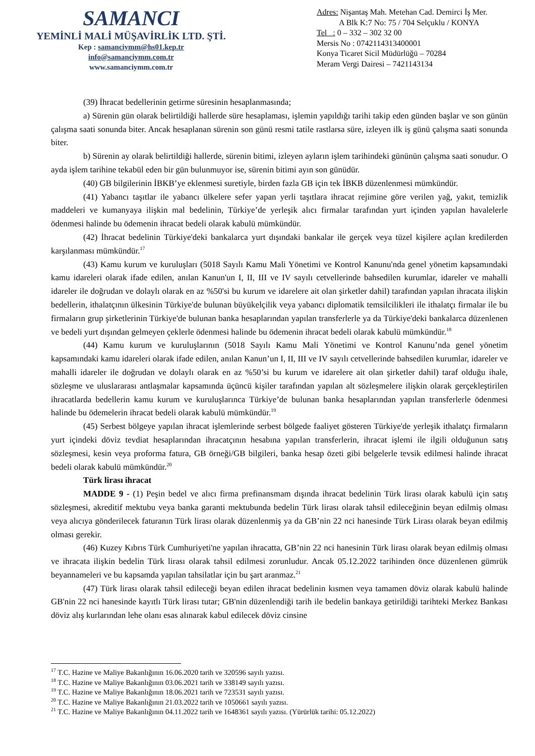SAMANCI
YEMİNLİ MALİ MÜŞAVİRLİK LTD. ŞTİ.
Kep : samanciymm@hs01.kep.tr
info@samanciymm.com.tr
www.samanciymm.com.tr
Adres: Nişantaş Mah. Metehan Cad. Demirci İş Mer.
A Blk K:7 No: 75 / 704 Selçuklu / KONYA
Tel : 0 – 332 – 302 32 00
Mersis No : 0742114313400001
Konya Ticaret Sicil Müdürlüğü – 70284
Meram Vergi Dairesi – 7421143134
(39) İhracat bedellerinin getirme süresinin hesaplanmasında;
a) Sürenin gün olarak belirtildiği hallerde süre hesaplaması, işlemin yapıldığı tarihi takip eden günden başlar ve son günün çalışma saati sonunda biter. Ancak hesaplanan sürenin son günü resmi tatile rastlarsa süre, izleyen ilk iş günü çalışma saati sonunda biter.
b) Sürenin ay olarak belirtildiği hallerde, sürenin bitimi, izleyen ayların işlem tarihindeki gününün çalışma saati sonudur. O ayda işlem tarihine tekabül eden bir gün bulunmuyor ise, sürenin bitimi ayın son günüdür.
(40) GB bilgilerinin İBKB’ye eklenmesi suretiyle, birden fazla GB için tek İBKB düzenlenmesi mümkündür.
(41) Yabancı taşıtlar ile yabancı ülkelere sefer yapan yerli taşıtlara ihracat rejimine göre verilen yağ, yakıt, temizlik maddeleri ve kumanyaya ilişkin mal bedelinin, Türkiye’de yerleşik alıcı firmalar tarafından yurt içinden yapılan havalelerle ödenmesi halinde bu ödemenin ihracat bedeli olarak kabulü mümkündür.
(42) İhracat bedelinin Türkiye'deki bankalarca yurt dışındaki bankalar ile gerçek veya tüzel kişilere açılan kredilerden karşılanması mümkündür.<sup>17</sup>
(43) Kamu kurum ve kuruluşları (5018 Sayılı Kamu Mali Yönetimi ve Kontrol Kanunu'nda genel yönetim kapsamındaki kamu idareleri olarak ifade edilen, anılan Kanun'un I, II, III ve IV sayılı cetvellerinde bahsedilen kurumlar, idareler ve mahalli idareler ile doğrudan ve dolaylı olarak en az %50'si bu kurum ve idarelere ait olan şirketler dahil) tarafından yapılan ihracata ilişkin bedellerin, ithalatçının ülkesinin Türkiye'de bulunan büyükelçilik veya yabancı diplomatik temsilcilikleri ile ithalatçı firmalar ile bu firmaların grup şirketlerinin Türkiye'de bulunan banka hesaplarından yapılan transferlerle ya da Türkiye'deki bankalarca düzenlenen ve bedeli yurt dışından gelmeyen çeklerle ödenmesi halinde bu ödemenin ihracat bedeli olarak kabulü mümkündür.<sup>18</sup>
(44) Kamu kurum ve kuruluşlarının (5018 Sayılı Kamu Mali Yönetimi ve Kontrol Kanunu’nda genel yönetim kapsamındaki kamu idareleri olarak ifade edilen, anılan Kanun’un I, II, III ve IV sayılı cetvellerinde bahsedilen kurumlar, idareler ve mahalli idareler ile doğrudan ve dolaylı olarak en az %50’si bu kurum ve idarelere ait olan şirketler dahil) taraf olduğu ihale, sözleşme ve uluslararası antlaşmalar kapsamında üçüncü kişiler tarafından yapılan alt sözleşmelere ilişkin olarak gerçekleştirilen ihracatlarda bedellerin kamu kurum ve kuruluşlarınca Türkiye’de bulunan banka hesaplarından yapılan transferlerle ödenmesi halinde bu ödemelerin ihracat bedeli olarak kabulü mümkündür.<sup>19</sup>
(45) Serbest bölgeye yapılan ihracat işlemlerinde serbest bölgede faaliyet gösteren Türkiye'de yerleşik ithalatçı firmaların yurt içindeki döviz tevdiat hesaplarından ihracatçının hesabına yapılan transferlerin, ihracat işlemi ile ilgili olduğunun satış sözleşmesi, kesin veya proforma fatura, GB örneği/GB bilgileri, banka hesap özeti gibi belgelerle tevsik edilmesi halinde ihracat bedeli olarak kabulü mümkündür.<sup>20</sup>
Türk lirası ihracat
MADDE 9 - (1) Peşin bedel ve alıcı firma prefinansmam dışında ihracat bedelinin Türk lirası olarak kabulü için satış sözleşmesi, akreditif mektubu veya banka garanti mektubunda bedelin Türk lirası olarak tahsil edileceğinin beyan edilmiş olması veya alıcıya gönderilecek faturanın Türk lirası olarak düzenlenmiş ya da GB’nin 22 nci hanesinde Türk Lirası olarak beyan edilmiş olması gerekir.
(46) Kuzey Kıbrıs Türk Cumhuriyeti'ne yapılan ihracatta, GB’nin 22 nci hanesinin Türk lirası olarak beyan edilmiş olması ve ihracata ilişkin bedelin Türk lirası olarak tahsil edilmesi zorunludur. Ancak 05.12.2022 tarihinden önce düzenlenen gümrük beyannameleri ve bu kapsamda yapılan tahsilatlar için bu şart aranmaz.<sup>21</sup>
(47) Türk lirası olarak tahsil edileceği beyan edilen ihracat bedelinin kısmen veya tamamen döviz olarak kabulü halinde GB'nin 22 nci hanesinde kayıtlı Türk lirası tutar; GB'nin düzenlendiği tarih ile bedelin bankaya getirildiği tarihteki Merkez Bankası döviz alış kurlarından lehe olanı esas alınarak kabul edilecek döviz cinsine
<sup>17</sup> T.C. Hazine ve Maliye Bakanlığının 16.06.2020 tarih ve 320596 sayılı yazısı.
<sup>18</sup> T.C. Hazine ve Maliye Bakanlığının 03.06.2021 tarih ve 338149 sayılı yazısı.
<sup>19</sup> T.C. Hazine ve Maliye Bakanlığının 18.06.2021 tarih ve 723531 sayılı yazısı.
<sup>20</sup> T.C. Hazine ve Maliye Bakanlığının 21.03.2022 tarih ve 1050661 sayılı yazısı.
<sup>21</sup> T.C. Hazine ve Maliye Bakanlığının 04.11.2022 tarih ve 1648361 sayılı yazısı. (Yürürlük tarihi: 05.12.2022)